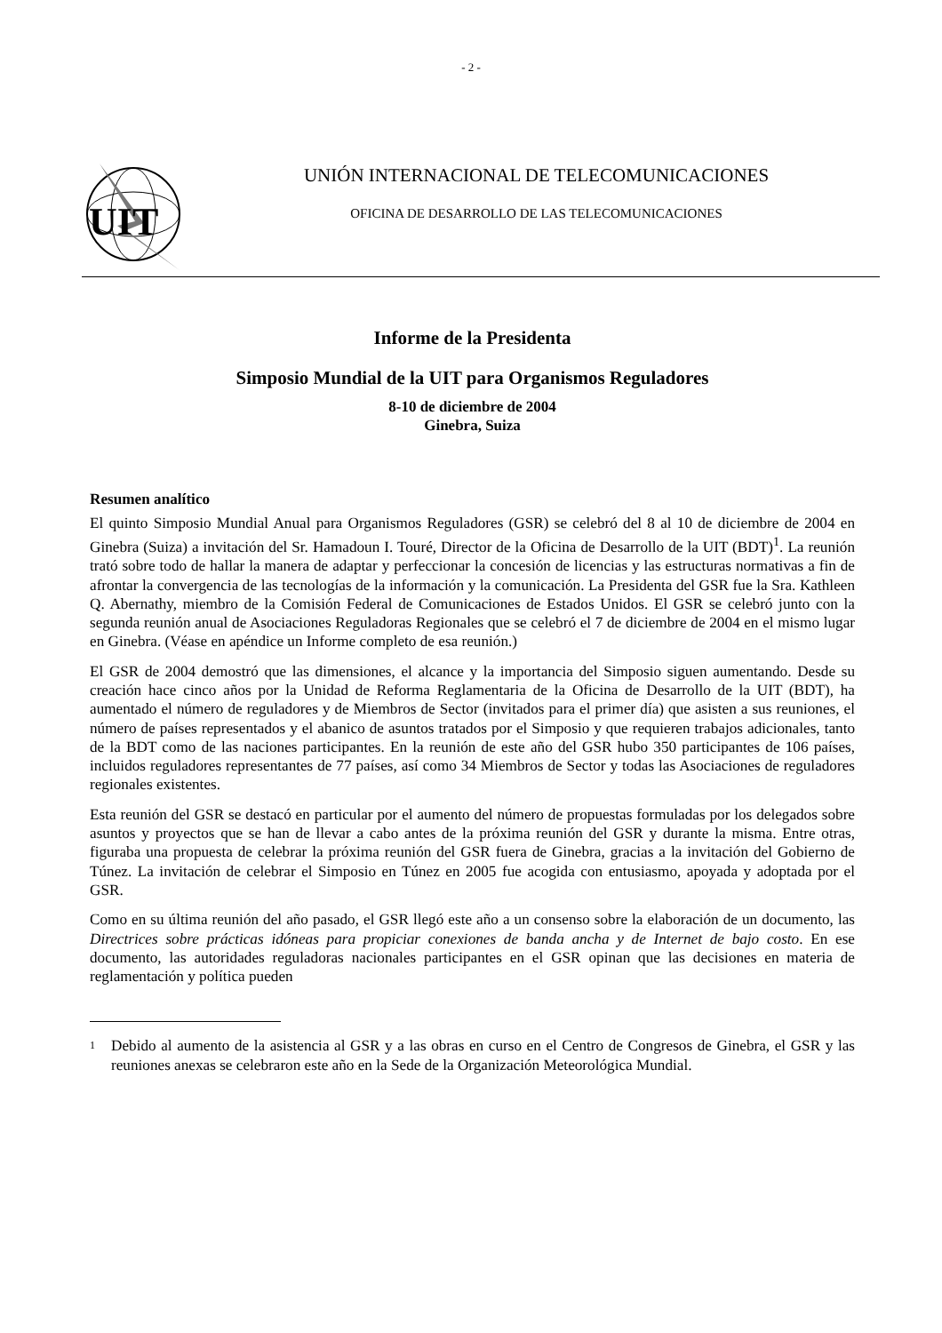- 2 -
UIT
UNIÓN INTERNACIONAL DE TELECOMUNICACIONES
OFICINA DE DESARROLLO DE LAS TELECOMUNICACIONES
Informe de la Presidenta
Simposio Mundial de la UIT para Organismos Reguladores
8-10 de diciembre de 2004
Ginebra, Suiza
Resumen analítico
El quinto Simposio Mundial Anual para Organismos Reguladores (GSR) se celebró del 8 al 10 de diciembre de 2004 en Ginebra (Suiza) a invitación del Sr. Hamadoun I. Touré, Director de la Oficina de Desarrollo de la UIT (BDT)<sup>1</sup>. La reunión trató sobre todo de hallar la manera de adaptar y perfeccionar la concesión de licencias y las estructuras normativas a fin de afrontar la convergencia de las tecnologías de la información y la comunicación. La Presidenta del GSR fue la Sra. Kathleen Q. Abernathy, miembro de la Comisión Federal de Comunicaciones de Estados Unidos. El GSR se celebró junto con la segunda reunión anual de Asociaciones Reguladoras Regionales que se celebró el 7 de diciembre de 2004 en el mismo lugar en Ginebra. (Véase en apéndice un Informe completo de esa reunión.)
El GSR de 2004 demostró que las dimensiones, el alcance y la importancia del Simposio siguen aumentando. Desde su creación hace cinco años por la Unidad de Reforma Reglamentaria de la Oficina de Desarrollo de la UIT (BDT), ha aumentado el número de reguladores y de Miembros de Sector (invitados para el primer día) que asisten a sus reuniones, el número de países representados y el abanico de asuntos tratados por el Simposio y que requieren trabajos adicionales, tanto de la BDT como de las naciones participantes. En la reunión de este año del GSR hubo 350 participantes de 106 países, incluidos reguladores representantes de 77 países, así como 34 Miembros de Sector y todas las Asociaciones de reguladores regionales existentes.
Esta reunión del GSR se destacó en particular por el aumento del número de propuestas formuladas por los delegados sobre asuntos y proyectos que se han de llevar a cabo antes de la próxima reunión del GSR y durante la misma. Entre otras, figuraba una propuesta de celebrar la próxima reunión del GSR fuera de Ginebra, gracias a la invitación del Gobierno de Túnez. La invitación de celebrar el Simposio en Túnez en 2005 fue acogida con entusiasmo, apoyada y adoptada por el GSR.
Como en su última reunión del año pasado, el GSR llegó este año a un consenso sobre la elaboración de un documento, las Directrices sobre prácticas idóneas para propiciar conexiones de banda ancha y de Internet de bajo costo. En ese documento, las autoridades reguladoras nacionales participantes en el GSR opinan que las decisiones en materia de reglamentación y política pueden
<sup>1</sup> Debido al aumento de la asistencia al GSR y a las obras en curso en el Centro de Congresos de Ginebra, el GSR y las reuniones anexas se celebraron este año en la Sede de la Organización Meteorológica Mundial.